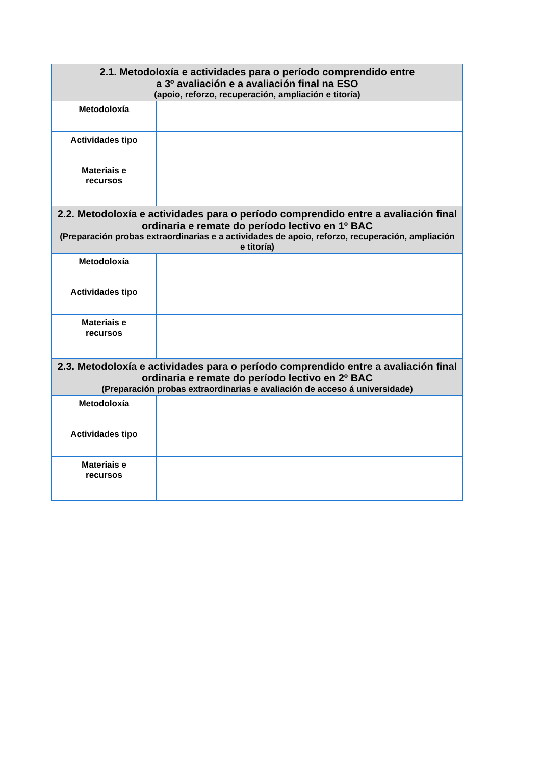| 2.1. Metodoloxía e actividades para o período comprendido entre a 3º avaliación e a avaliación final na ESO (apoio, reforzo, recuperación, ampliación e titoría) | |
| --- | --- |
| Metodoloxía | |
| Actividades tipo | |
| Materiais e recursos | |
| 2.2. Metodoloxía e actividades para o período comprendido entre a avaliación final ordinaria e remate do período lectivo en 1º BAC (Preparación probas extraordinarias e a actividades de apoio, reforzo, recuperación, ampliación e titoría) | |
| Metodoloxía | |
| Actividades tipo | |
| Materiais e recursos | |
| 2.3. Metodoloxía e actividades para o período comprendido entre a avaliación final ordinaria e remate do período lectivo en 2º BAC (Preparación probas extraordinarias e avaliación de acceso á universidade) | |
| Metodoloxía | |
| Actividades tipo | |
| Materiais e recursos | |